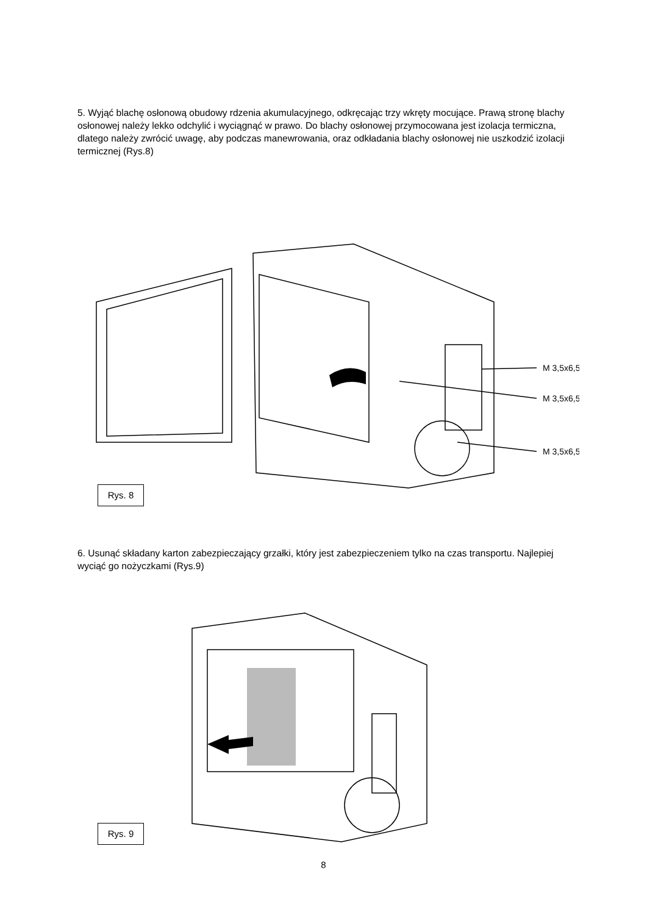5. Wyjąć blachę osłonową obudowy rdzenia akumulacyjnego, odkręcając trzy wkręty mocujące. Prawą stronę blachy osłonowej należy lekko odchylić i wyciągnąć w prawo. Do blachy osłonowej przymocowana jest izolacja termiczna, dlatego należy zwrócić uwagę, aby podczas manewrowania, oraz odkładania blachy osłonowej nie uszkodzić izolacji termicznej (Rys.8)
M 3,5x6,5
M 3,5x6,5
M 3,5x6,5
Rys. 8
6. Usunąć składany karton zabezpieczający grzałki, który jest zabezpieczeniem tylko na czas transportu. Najlepiej wyciąć go nożyczkami (Rys.9)
Rys. 9
8